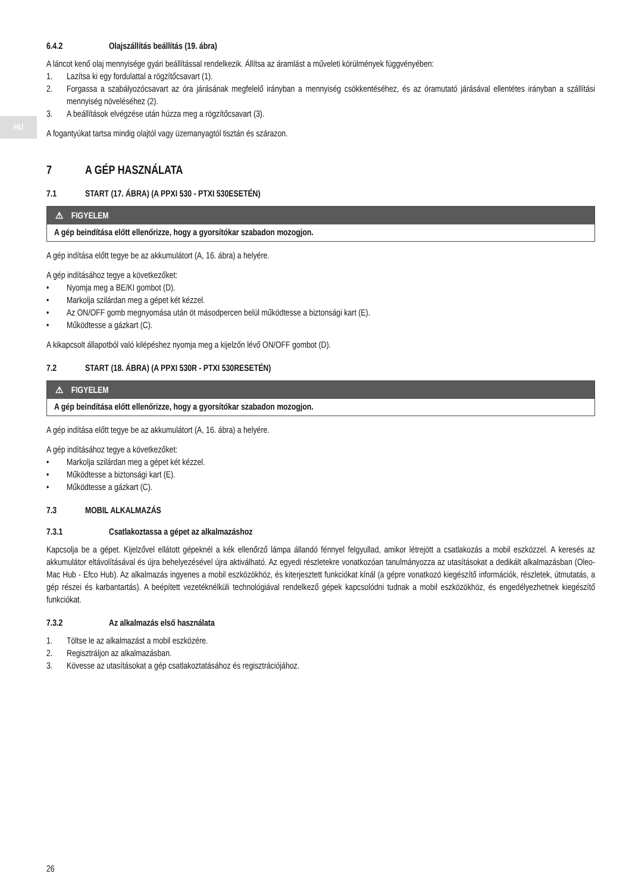HU
6.4.2 Olajszállítás beállítás (19. ábra)
A láncot kenő olaj mennyisége gyári beállítással rendelkezik. Állítsa az áramlást a műveleti körülmények függvényében:
1. Lazítsa ki egy fordulattal a rögzítőcsavart (1).
2. Forgassa a szabályozócsavart az óra járásának megfelelő irányban a mennyiség csökkentéséhez, és az óramutató járásával ellentétes irányban a szállítási mennyiség növeléséhez (2).
3. A beállítások elvégzése után húzza meg a rögzítőcsavart (3).
A fogantyúkat tartsa mindig olajtól vagy üzemanyagtól tisztán és szárazon.
7 A GÉP HASZNÁLATA
7.1 START (17. ÁBRA) (A PPXI 530 - PTXI 530ESETÉN)
⚠ FIGYELEM
A gép beindítása előtt ellenőrizze, hogy a gyorsítókar szabadon mozogjon.
A gép indítása előtt tegye be az akkumulátort (A, 16. ábra) a helyére.
A gép indításához tegye a következőket:
• Nyomja meg a BE/KI gombot (D).
• Markolja szilárdan meg a gépet két kézzel.
• Az ON/OFF gomb megnyomása után öt másodpercen belül működtesse a biztonsági kart (E).
• Működtesse a gázkart (C).
A kikapcsolt állapotból való kilépéshez nyomja meg a kijelzőn lévő ON/OFF gombot (D).
7.2 START (18. ÁBRA) (A PPXI 530R - PTXI 530RESETÉN)
⚠ FIGYELEM
A gép beindítása előtt ellenőrizze, hogy a gyorsítókar szabadon mozogjon.
A gép indítása előtt tegye be az akkumulátort (A, 16. ábra) a helyére.
A gép indításához tegye a következőket:
• Markolja szilárdan meg a gépet két kézzel.
• Működtesse a biztonsági kart (E).
• Működtesse a gázkart (C).
7.3 MOBIL ALKALMAZÁS
7.3.1 Csatlakoztassa a gépet az alkalmazáshoz
Kapcsolja be a gépet. Kijelzővel ellátott gépeknél a kék ellenőrző lámpa állandó fénnyel felgyullad, amikor létrejött a csatlakozás a mobil eszközzel. A keresés az akkumulátor eltávolításával és újra behelyezésével újra aktiválható. Az egyedi részletekre vonatkozóan tanulmányozza az utasításokat a dedikált alkalmazásban (Oleo-Mac Hub - Efco Hub). Az alkalmazás ingyenes a mobil eszközökhöz, és kiterjesztett funkciókat kínál (a gépre vonatkozó kiegészítő információk, részletek, útmutatás, a gép részei és karbantartás). A beépített vezetéknélküli technológiával rendelkező gépek kapcsolódni tudnak a mobil eszközökhöz, és engedélyezhetnek kiegészítő funkciókat.
7.3.2 Az alkalmazás első használata
1. Töltse le az alkalmazást a mobil eszközére.
2. Regisztráljon az alkalmazásban.
3. Kövesse az utasításokat a gép csatlakoztatásához és regisztrációjához.
26